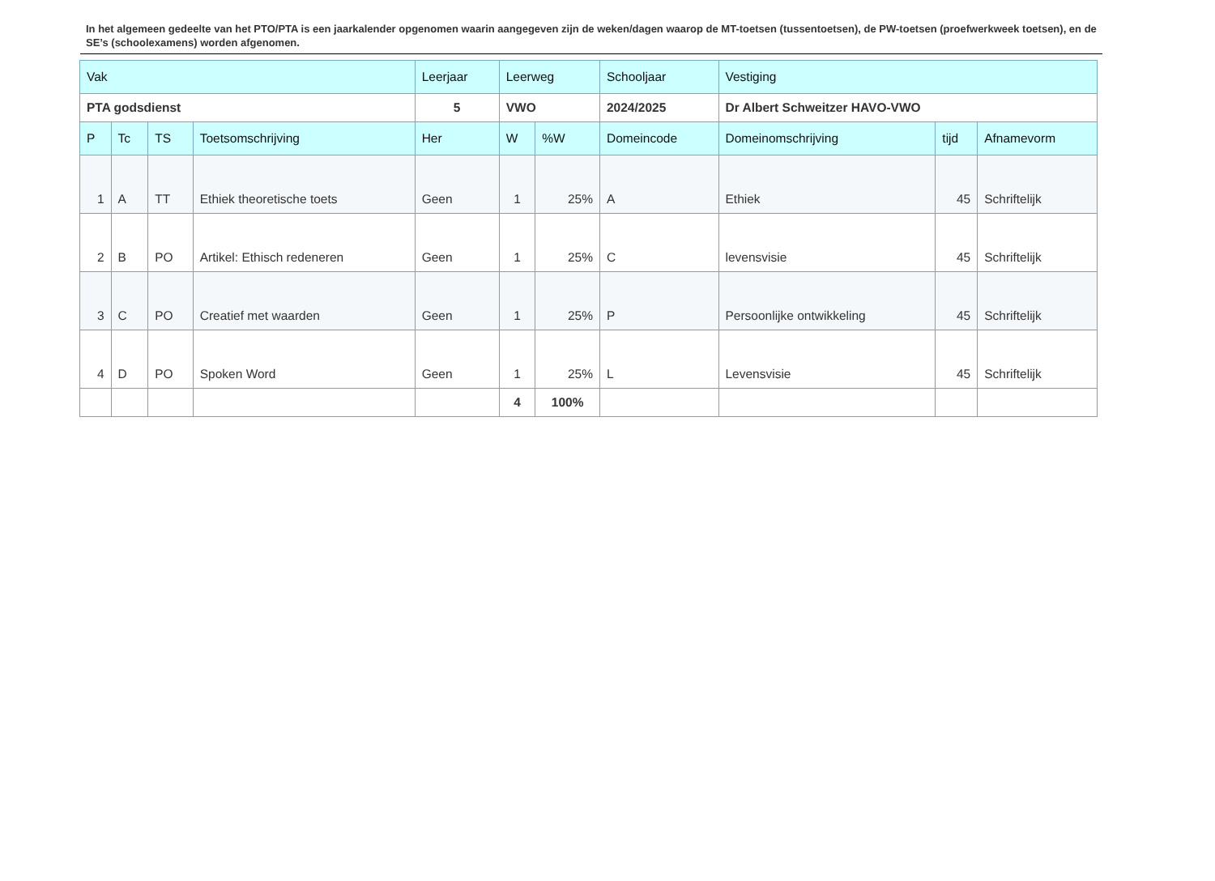In het algemeen gedeelte van het PTO/PTA is een jaarkalender opgenomen waarin aangegeven zijn de weken/dagen waarop de MT-toetsen (tussentoetsen), de PW-toetsen (proefwerkweek toetsen), en de SE’s (schoolexamens) worden afgenomen.
| Vak | | | | Leerjaar | Leerweg | | Schooljaar | Vestiging | | |
| PTA godsdienst | | | | 5 | VWO | | 2024/2025 | Dr Albert Schweitzer HAVO-VWO | | |
| P | Tc | TS | Toetsomschrijving | Her | W | %W | Domeincode | Domeinomschrijving | tijd | Afnamevorm |
| 1 | A | TT | Ethiek theoretische toets | Geen | 1 | 25% | A | Ethiek | 45 | Schriftelijk |
| 2 | B | PO | Artikel: Ethisch redeneren | Geen | 1 | 25% | C | levensvisie | 45 | Schriftelijk |
| 3 | C | PO | Creatief met waarden | Geen | 1 | 25% | P | Persoonlijke ontwikkeling | 45 | Schriftelijk |
| 4 | D | PO | Spoken Word | Geen | 1 | 25% | L | Levensvisie | 45 | Schriftelijk |
| | | | | | 4 | 100% | | | | |